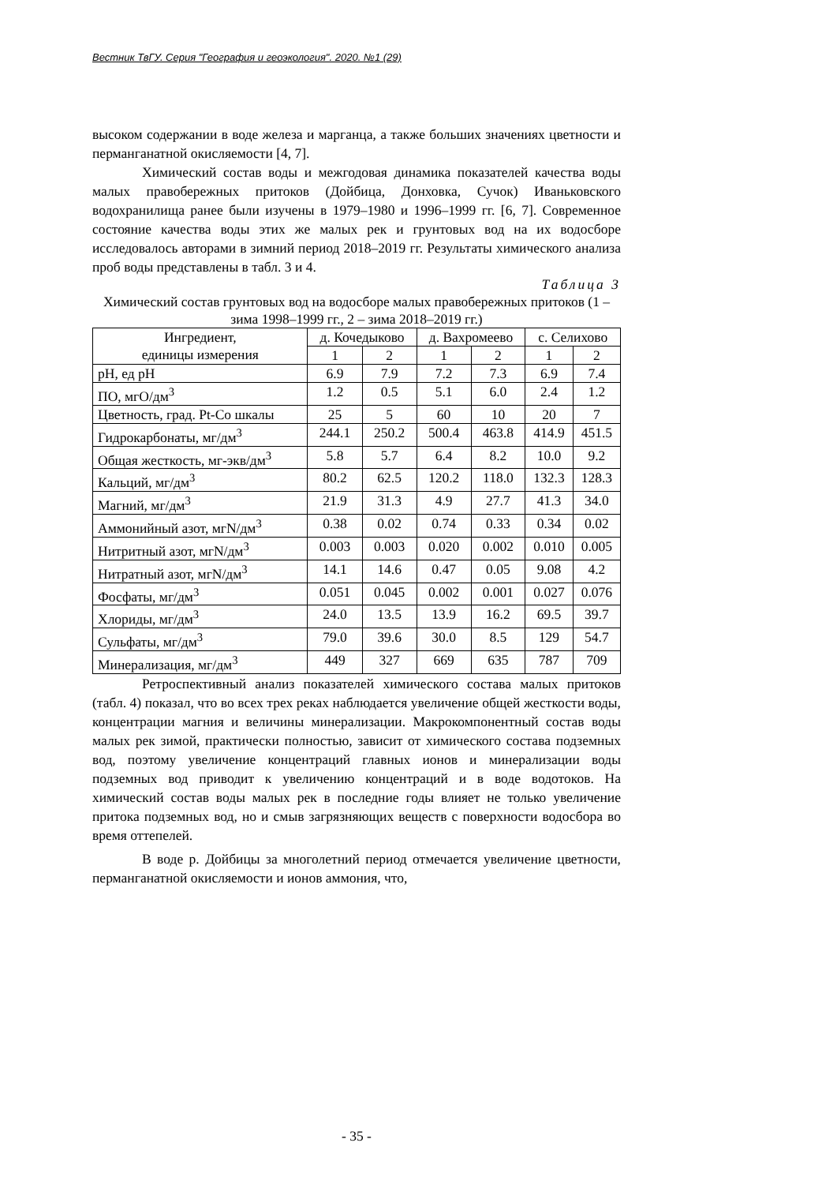Вестник ТвГУ. Серия "География и геоэкология". 2020. №1 (29)
высоком содержании в воде железа и марганца, а также больших значениях цветности и перманганатной окисляемости [4, 7].
Химический состав воды и межгодовая динамика показателей качества воды малых правобережных притоков (Дойбица, Донховка, Сучок) Иваньковского водохранилища ранее были изучены в 1979–1980 и 1996–1999 гг. [6, 7]. Современное состояние качества воды этих же малых рек и грунтовых вод на их водосборе исследовалось авторами в зимний период 2018–2019 гг. Результаты химического анализа проб воды представлены в табл. 3 и 4.
Таблица 3
Химический состав грунтовых вод на водосборе малых правобережных притоков (1 – зима 1998–1999 гг., 2 – зима 2018–2019 гг.)
| Ингредиент, единицы измерения | д. Кочедыково | | д. Вахромеево | | с. Селихово | |
| --- | --- | --- | --- | --- | --- | --- |
| | 1 | 2 | 1 | 2 | 1 | 2 |
| pH, ед pH | 6.9 | 7.9 | 7.2 | 7.3 | 6.9 | 7.4 |
| ПО, мгО/дм<sup>3</sup> | 1.2 | 0.5 | 5.1 | 6.0 | 2.4 | 1.2 |
| Цветность, град. Pt-Co шкалы | 25 | 5 | 60 | 10 | 20 | 7 |
| Гидрокарбонаты, мг/дм<sup>3</sup> | 244.1 | 250.2 | 500.4 | 463.8 | 414.9 | 451.5 |
| Общая жесткость, мг-экв/дм<sup>3</sup> | 5.8 | 5.7 | 6.4 | 8.2 | 10.0 | 9.2 |
| Кальций, мг/дм<sup>3</sup> | 80.2 | 62.5 | 120.2 | 118.0 | 132.3 | 128.3 |
| Магний, мг/дм<sup>3</sup> | 21.9 | 31.3 | 4.9 | 27.7 | 41.3 | 34.0 |
| Аммонийный азот, мгN/дм<sup>3</sup> | 0.38 | 0.02 | 0.74 | 0.33 | 0.34 | 0.02 |
| Нитритный азот, мгN/дм<sup>3</sup> | 0.003 | 0.003 | 0.020 | 0.002 | 0.010 | 0.005 |
| Нитратный азот, мгN/дм<sup>3</sup> | 14.1 | 14.6 | 0.47 | 0.05 | 9.08 | 4.2 |
| Фосфаты, мг/дм<sup>3</sup> | 0.051 | 0.045 | 0.002 | 0.001 | 0.027 | 0.076 |
| Хлориды, мг/дм<sup>3</sup> | 24.0 | 13.5 | 13.9 | 16.2 | 69.5 | 39.7 |
| Сульфаты, мг/дм<sup>3</sup> | 79.0 | 39.6 | 30.0 | 8.5 | 129 | 54.7 |
| Минерализация, мг/дм<sup>3</sup> | 449 | 327 | 669 | 635 | 787 | 709 |
Ретроспективный анализ показателей химического состава малых притоков (табл. 4) показал, что во всех трех реках наблюдается увеличение общей жесткости воды, концентрации магния и величины минерализации. Макрокомпонентный состав воды малых рек зимой, практически полностью, зависит от химического состава подземных вод, поэтому увеличение концентраций главных ионов и минерализации воды подземных вод приводит к увеличению концентраций и в воде водотоков. На химический состав воды малых рек в последние годы влияет не только увеличение притока подземных вод, но и смыв загрязняющих веществ с поверхности водосбора во время оттепелей.
В воде р. Дойбицы за многолетний период отмечается увеличение цветности, перманганатной окисляемости и ионов аммония, что,
- 35 -